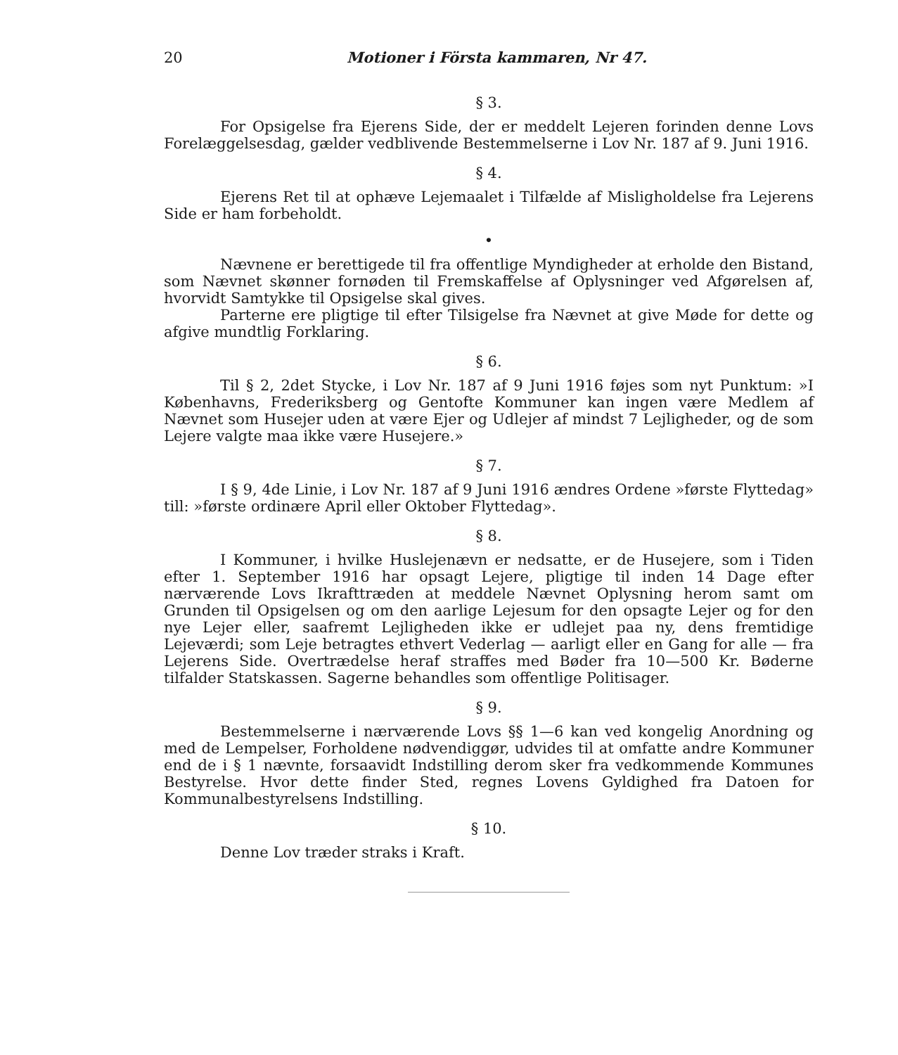20 Motioner i Första kammaren, Nr 47.
§ 3.
For Opsigelse fra Ejerens Side, der er meddelt Lejeren forinden denne Lovs Forelæggelsesdag, gælder vedblivende Bestemmelserne i Lov Nr. 187 af 9. Juni 1916.
§ 4.
Ejerens Ret til at ophæve Lejemaalet i Tilfælde af Misligholdelse fra Lejerens Side er ham forbeholdt.
•
Nævnene er berettigede til fra offentlige Myndigheder at erholde den Bistand, som Nævnet skønner fornøden til Fremskaffelse af Oplysninger ved Afgørelsen af, hvorvidt Samtykke til Opsigelse skal gives.
Parterne ere pligtige til efter Tilsigelse fra Nævnet at give Møde for dette og afgive mundtlig Forklaring.
§ 6.
Til § 2, 2det Stycke, i Lov Nr. 187 af 9 Juni 1916 føjes som nyt Punktum: »I Københavns, Frederiksberg og Gentofte Kommuner kan ingen være Medlem af Nævnet som Husejer uden at være Ejer og Udlejer af mindst 7 Lejligheder, og de som Lejere valgte maa ikke være Husejere.»
§ 7.
I § 9, 4de Linie, i Lov Nr. 187 af 9 Juni 1916 ændres Ordene »første Flyttedag» till: »første ordinære April eller Oktober Flyttedag».
§ 8.
I Kommuner, i hvilke Huslejenævn er nedsatte, er de Husejere, som i Tiden efter 1. September 1916 har opsagt Lejere, pligtige til inden 14 Dage efter nærværende Lovs Ikrafttræden at meddele Nævnet Oplysning herom samt om Grunden til Opsigelsen og om den aarlige Lejesum for den opsagte Lejer og for den nye Lejer eller, saafremt Lejligheden ikke er udlejet paa ny, dens fremtidige Lejeværdi; som Leje betragtes ethvert Vederlag — aarligt eller en Gang for alle — fra Lejerens Side. Overtrædelse heraf straffes med Bøder fra 10—500 Kr. Bøderne tilfalder Statskassen. Sagerne behandles som offentlige Politisager.
§ 9.
Bestemmelserne i nærværende Lovs §§ 1—6 kan ved kongelig Anordning og med de Lempelser, Forholdene nødvendiggør, udvides til at omfatte andre Kommuner end de i § 1 nævnte, forsaavidt Indstilling derom sker fra vedkommende Kommunes Bestyrelse. Hvor dette finder Sted, regnes Lovens Gyldighed fra Datoen for Kommunalbestyrelsens Indstilling.
§ 10.
Denne Lov træder straks i Kraft.